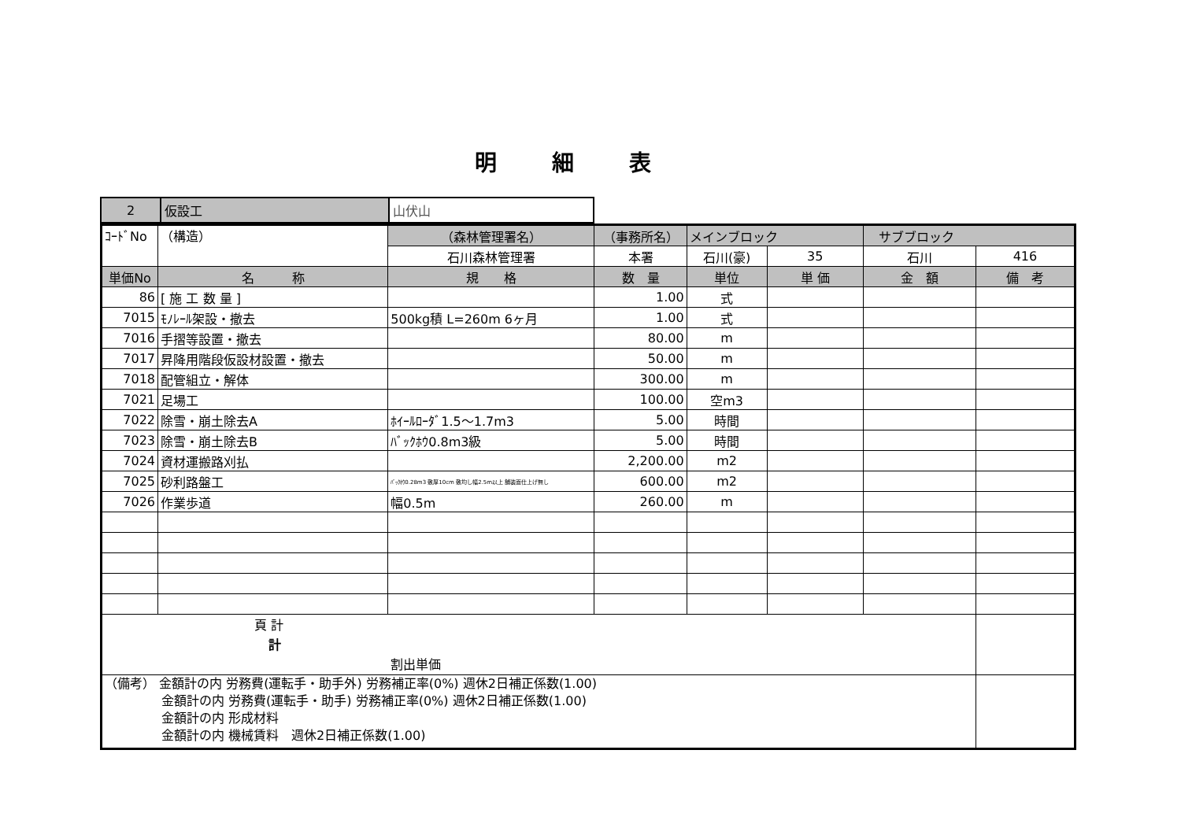明細表
| 2 | 仮設工 | 山伏山 |
| ｺｰﾄﾞNo | （構造） | （森林管理署名） | （事務所名） | メインブロック | | サブブロック | |
| | | 石川森林管理署 | 本署 | 石川(豪) | 35 | 石川 | 416 |
| 単価No | 名 称 | 規 格 | 数 量 | 単位 | 単 価 | 金 額 | 備 考 |
| 86 | [ 施 工 数 量 ] | | 1.00 | 式 | | | |
| 7015 | ﾓﾉﾚｰﾙ架設・撤去 | 500kg積 L=260m 6ヶ月 | 1.00 | 式 | | | |
| 7016 | 手摺等設置・撤去 | | 80.00 | m | | | |
| 7017 | 昇降用階段仮設材設置・撤去 | | 50.00 | m | | | |
| 7018 | 配管組立・解体 | | 300.00 | m | | | |
| 7021 | 足場工 | | 100.00 | 空m3 | | | |
| 7022 | 除雪・崩土除去A | ﾎｲｰﾙﾛｰﾀﾞ1.5〜1.7m3 | 5.00 | 時間 | | | |
| 7023 | 除雪・崩土除去B | ﾊﾞｯｸﾎｳ0.8m3級 | 5.00 | 時間 | | | |
| 7024 | 資材運搬路刈払 | | 2,200.00 | m2 | | | |
| 7025 | 砂利路盤工 | ﾊﾞｯｸﾎｳ0.28m3 敷厚10cm 敷均し幅2.5m以上 舗装面仕上げ無し | 600.00 | m2 | | | |
| 7026 | 作業歩道 | 幅0.5m | 260.00 | m | | | |
| 頁 計 計 割出単価 | | | | | | | |
| （備考） 金額計の内 労務費(運転手・助手外) 労務補正率(0%) 週休2日補正係数(1.00) 金額計の内 労務費(運転手・助手) 労務補正率(0%) 週休2日補正係数(1.00) 金額計の内 形成材料 金額計の内 機械賃料 週休2日補正係数(1.00) | | | | | | | |